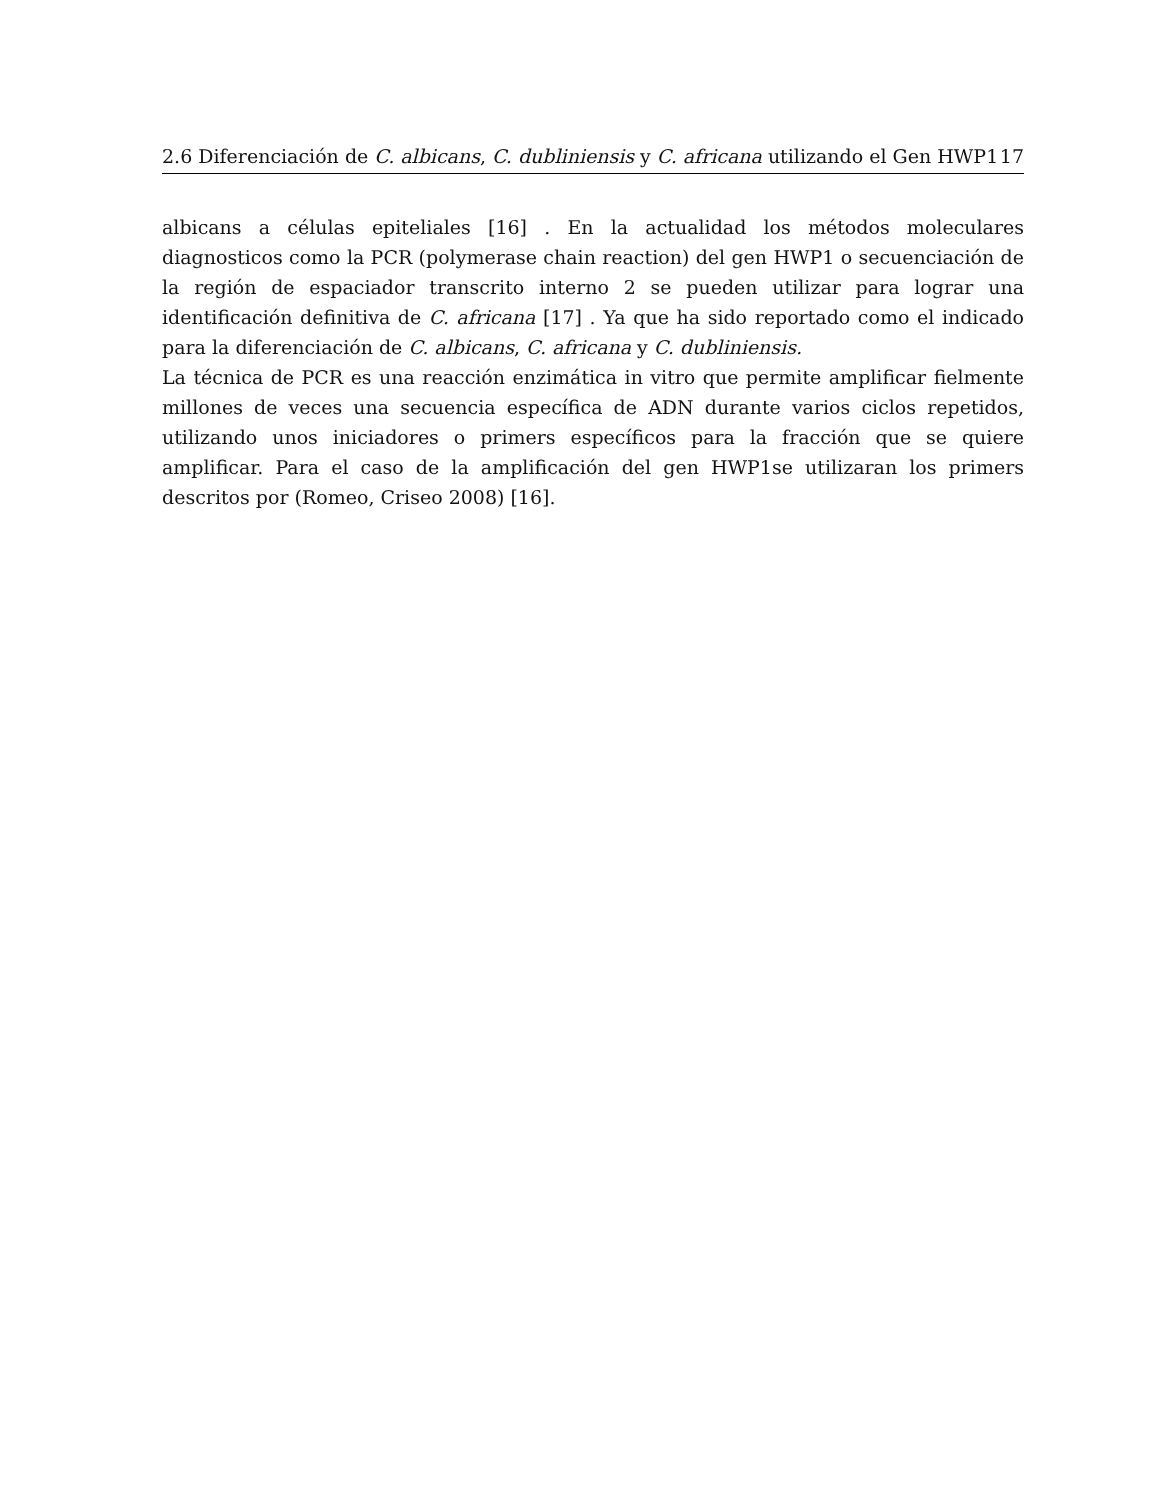2.6 Diferenciación de C. albicans, C. dubliniensis y C. africana utilizando el Gen HWP1 17
albicans a células epiteliales [16] . En la actualidad los métodos moleculares diagnosticos como la PCR (polymerase chain reaction) del gen HWP1 o secuenciación de la región de espaciador transcrito interno 2 se pueden utilizar para lograr una identificación definitiva de C. africana [17] . Ya que ha sido reportado como el indicado para la diferenciación de C. albicans, C. africana y C. dubliniensis.
La técnica de PCR es una reacción enzimática in vitro que permite amplificar fielmente millones de veces una secuencia específica de ADN durante varios ciclos repetidos, utilizando unos iniciadores o primers específicos para la fracción que se quiere amplificar. Para el caso de la amplificación del gen HWP1se utilizaran los primers descritos por (Romeo, Criseo 2008) [16].